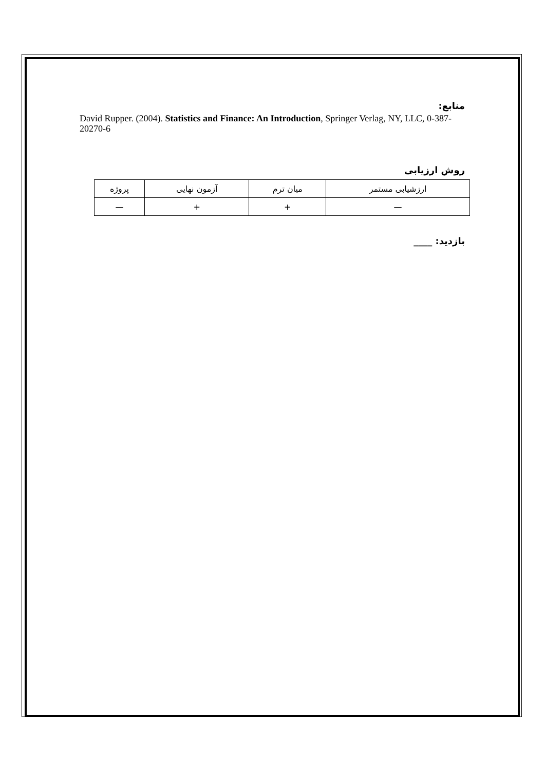منابع:
David Rupper. (2004). Statistics and Finance: An Introduction, Springer Verlag, NY, LLC, 0-387-20270-6
روش ارزیابی
| ارزشیابی مستمر | میان ترم | آزمون نهایی | پروژه |
| — | + | + | — |
بازدید: ____